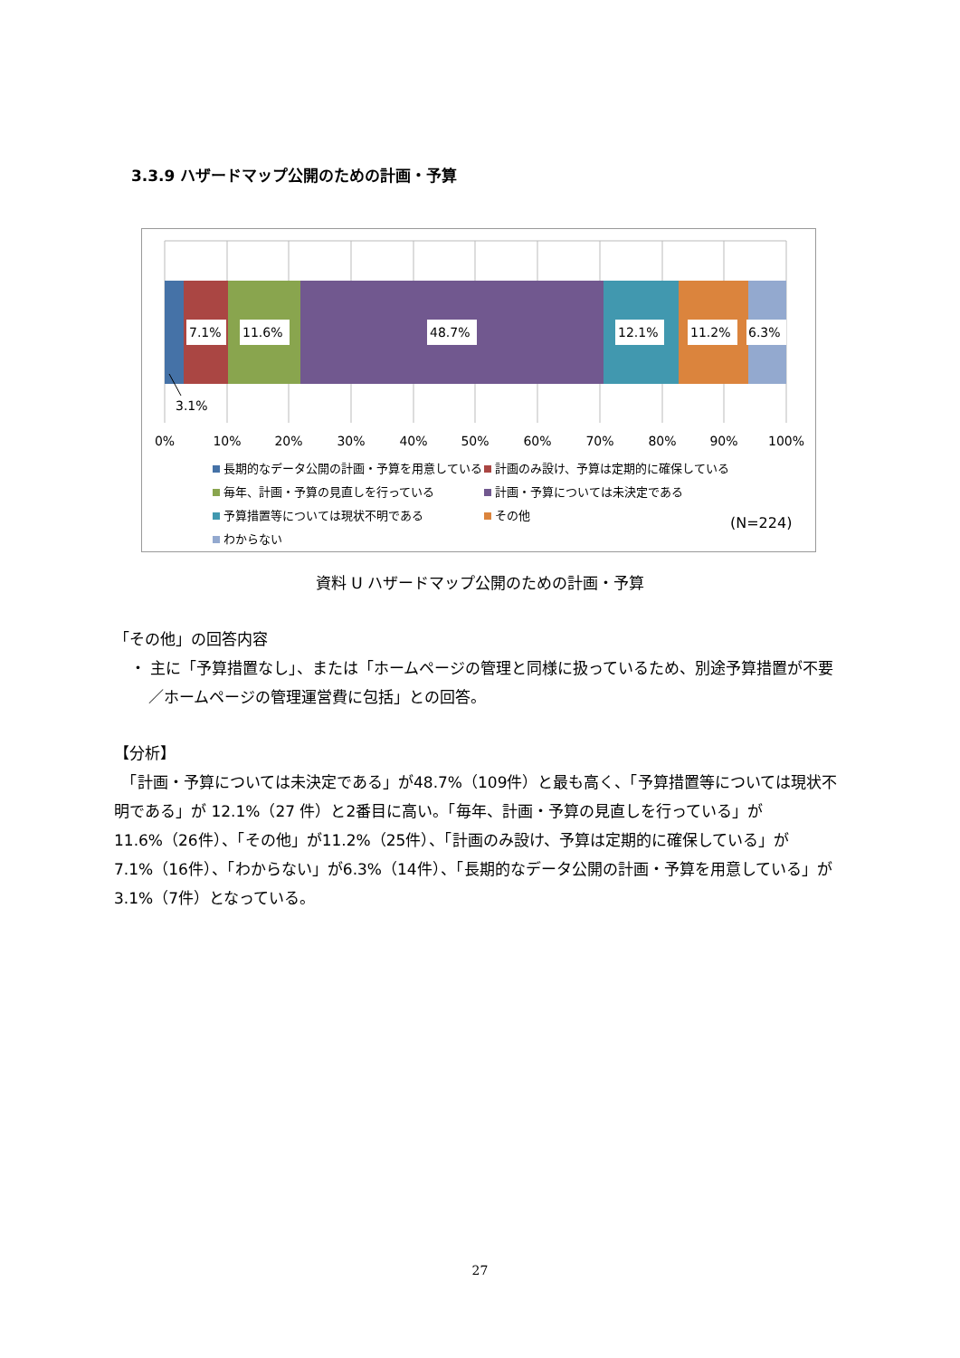3.3.9 ハザードマップ公開のための計画・予算
7.1%
11.6%
48.7%
12.1%
11.2%
6.3%
3.1%
0%
10%
20%
30%
40%
50%
60%
70%
80%
90%
100%
(N=224)
長期的なデータ公開の計画・予算を用意している
計画のみ設け、予算は定期的に確保している
毎年、計画・予算の見直しを行っている
計画・予算については未決定である
予算措置等については現状不明である
その他
わからない
資料 U ハザードマップ公開のための計画・予算
「その他」の回答内容
・ 主に「予算措置なし」、または「ホームページの管理と同様に扱っているため、別途予算措置が不要／ホームページの管理運営費に包括」との回答。
【分析】
　「計画・予算については未決定である」が48.7%（109件）と最も高く、「予算措置等については現状不明である」が 12.1%（27 件）と2番目に高い。「毎年、計画・予算の見直しを行っている」が 11.6%（26件）、「その他」が11.2%（25件）、「計画のみ設け、予算は定期的に確保している」が7.1%（16件）、「わからない」が6.3%（14件）、「長期的なデータ公開の計画・予算を用意している」が3.1%（7件）となっている。
27